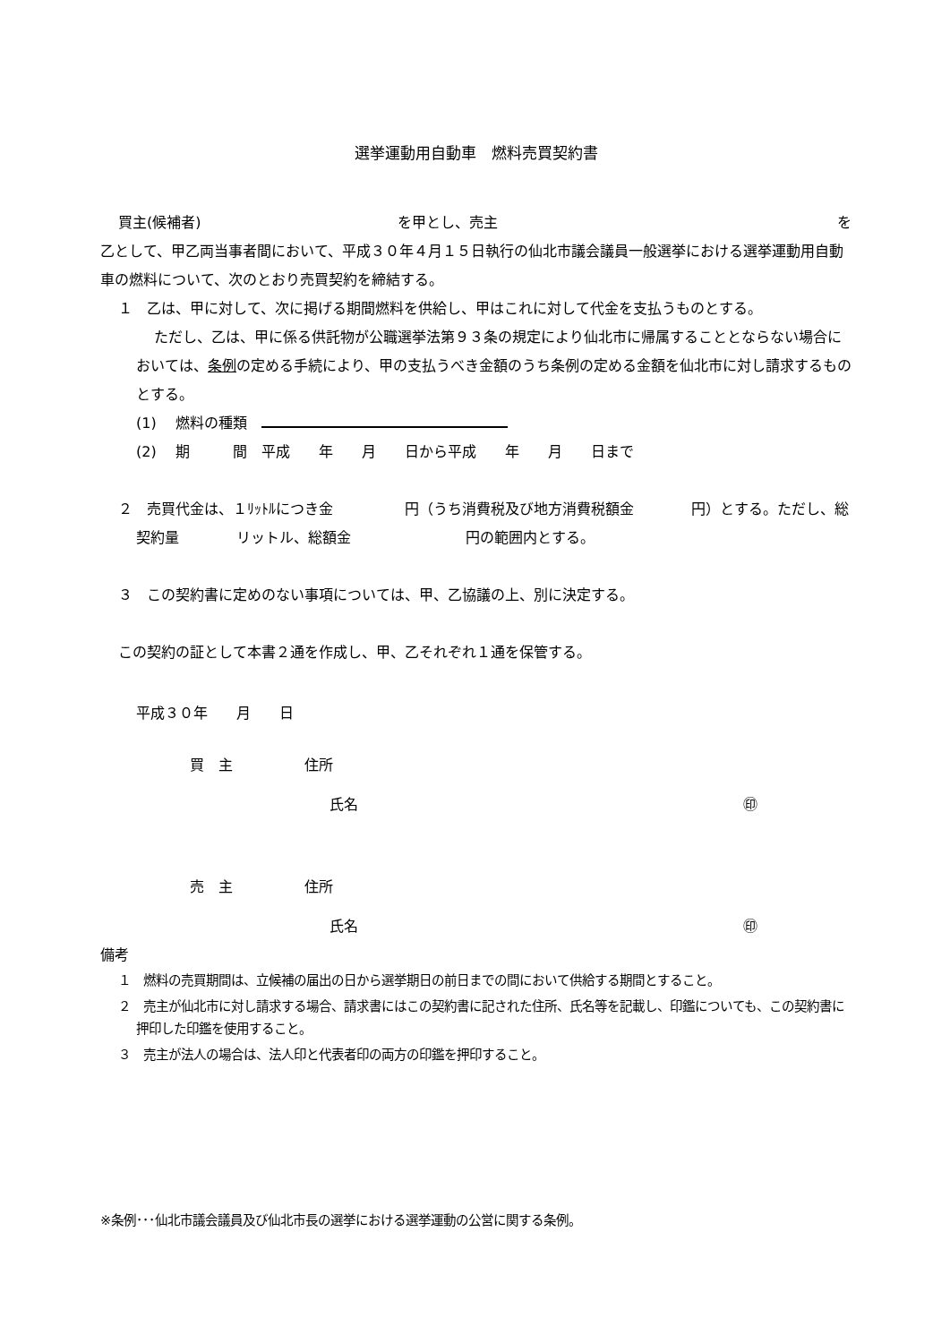選挙運動用自動車　燃料売買契約書
買主(候補者) を甲とし、売主 を
乙として、甲乙両当事者間において、平成３０年４月１５日執行の仙北市議会議員一般選挙における選挙運動用自動車の燃料について、次のとおり売買契約を締結する。
１　乙は、甲に対して、次に掲げる期間燃料を供給し、甲はこれに対して代金を支払うものとする。
ただし、乙は、甲に係る供託物が公職選挙法第９３条の規定により仙北市に帰属することとならない場合においては、条例の定める手続により、甲の支払うべき金額のうち条例の定める金額を仙北市に対し請求するものとする。
(1)　 燃料の種類　
(2)　 期　　　間　平成　　年　　月　　日から平成　　年　　月　　日まで
２　売買代金は、１ﾘｯﾄﾙにつき金　　　　　円（うち消費税及び地方消費税額金　　　　円）とする。ただし、総契約量　　　　リットル、総額金　　　　　　　　円の範囲内とする。
３　この契約書に定めのない事項については、甲、乙協議の上、別に決定する。
この契約の証として本書２通を作成し、甲、乙それぞれ１通を保管する。
平成３０年　　月　　日
買　主　　　　　住所
氏名 ㊞
売　主　　　　　住所
氏名 ㊞
備考
１　燃料の売買期間は、立候補の届出の日から選挙期日の前日までの間において供給する期間とすること。
２　売主が仙北市に対し請求する場合、請求書にはこの契約書に記された住所、氏名等を記載し、印鑑についても、この契約書に押印した印鑑を使用すること。
３　売主が法人の場合は、法人印と代表者印の両方の印鑑を押印すること。
※条例･･･仙北市議会議員及び仙北市長の選挙における選挙運動の公営に関する条例。